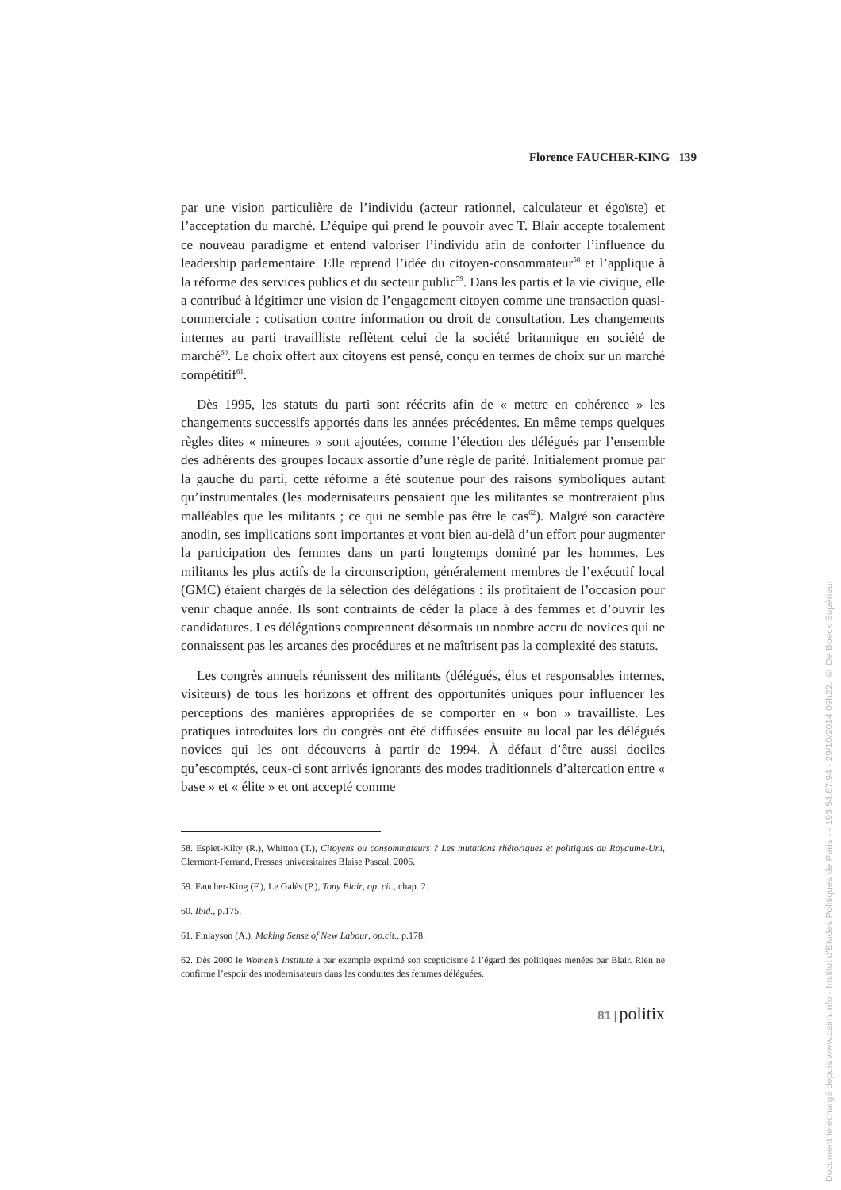Florence FAUCHER-KING 139
par une vision particulière de l’individu (acteur rationnel, calculateur et égoïste) et l’acceptation du marché. L’équipe qui prend le pouvoir avec T. Blair accepte totalement ce nouveau paradigme et entend valoriser l’individu afin de conforter l’influence du leadership parlementaire. Elle reprend l’idée du citoyen-consommateur<sup>58</sup> et l’applique à la réforme des services publics et du secteur public<sup>59</sup>. Dans les partis et la vie civique, elle a contribué à légitimer une vision de l’engagement citoyen comme une transaction quasi-commerciale : cotisation contre information ou droit de consultation. Les changements internes au parti travailliste reflètent celui de la société britannique en société de marché<sup>60</sup>. Le choix offert aux citoyens est pensé, conçu en termes de choix sur un marché compétitif<sup>61</sup>.
Dès 1995, les statuts du parti sont réécrits afin de « mettre en cohérence » les changements successifs apportés dans les années précédentes. En même temps quelques règles dites « mineures » sont ajoutées, comme l’élection des délégués par l’ensemble des adhérents des groupes locaux assortie d’une règle de parité. Initialement promue par la gauche du parti, cette réforme a été soutenue pour des raisons symboliques autant qu’instrumentales (les modernisateurs pensaient que les militantes se montreraient plus malléables que les militants ; ce qui ne semble pas être le cas<sup>62</sup>). Malgré son caractère anodin, ses implications sont importantes et vont bien au-delà d’un effort pour augmenter la participation des femmes dans un parti longtemps dominé par les hommes. Les militants les plus actifs de la circonscription, généralement membres de l’exécutif local (GMC) étaient chargés de la sélection des délégations : ils profitaient de l’occasion pour venir chaque année. Ils sont contraints de céder la place à des femmes et d’ouvrir les candidatures. Les délégations comprennent désormais un nombre accru de novices qui ne connaissent pas les arcanes des procédures et ne maîtrisent pas la complexité des statuts.
Les congrès annuels réunissent des militants (délégués, élus et responsables internes, visiteurs) de tous les horizons et offrent des opportunités uniques pour influencer les perceptions des manières appropriées de se comporter en « bon » travailliste. Les pratiques introduites lors du congrès ont été diffusées ensuite au local par les délégués novices qui les ont découverts à partir de 1994. À défaut d’être aussi dociles qu’escomptés, ceux-ci sont arrivés ignorants des modes traditionnels d’altercation entre « base » et « élite » et ont accepté comme
58. Espiet-Kilty (R.), Whitton (T.), Citoyens ou consommateurs ? Les mutations rhétoriques et politiques au Royaume-Uni, Clermont-Ferrand, Presses universitaires Blaise Pascal, 2006.
59. Faucher-King (F.), Le Galès (P.), Tony Blair, op. cit., chap. 2.
60. Ibid., p.175.
61. Finlayson (A.), Making Sense of New Labour, op.cit., p.178.
62. Dès 2000 le Women’s Institute a par exemple exprimé son scepticisme à l’égard des politiques menées par Blair. Rien ne confirme l’espoir des modernisateurs dans les conduites des femmes déléguées.
81 | politix
Document téléchargé depuis www.cairn.info - Institut d'Etudes Politiques de Paris - - 193.54.67.94 - 29/10/2014 09h22. © De Boeck Supérieur